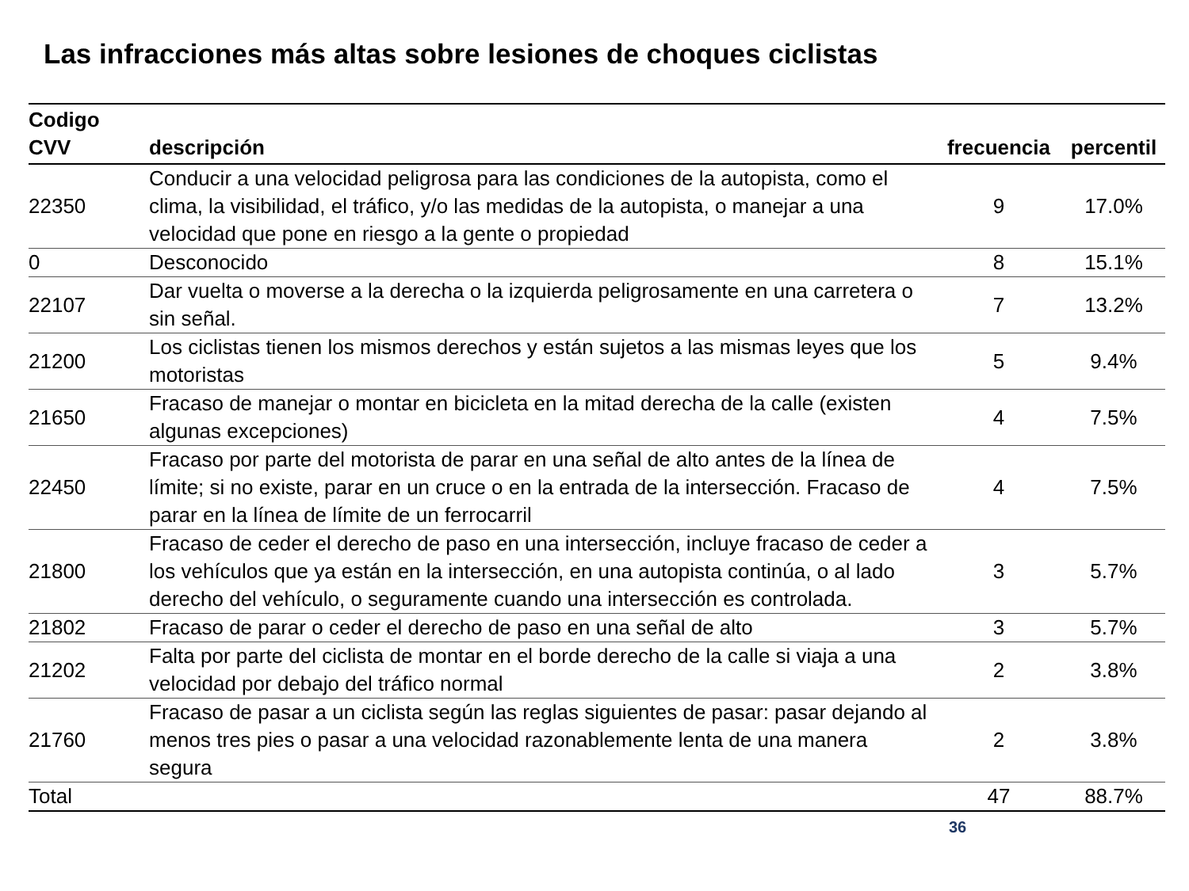Las infracciones más altas sobre lesiones de choques ciclistas
| Codigo CVV | descripción | frecuencia | percentil |
| --- | --- | --- | --- |
| 22350 | Conducir a una velocidad peligrosa para las condiciones de la autopista, como el clima, la visibilidad, el tráfico, y/o las medidas de la autopista, o manejar a una velocidad que pone en riesgo a la gente o propiedad | 9 | 17.0% |
| 0 | Desconocido | 8 | 15.1% |
| 22107 | Dar vuelta o moverse a la derecha o la izquierda peligrosamente en una carretera o sin señal. | 7 | 13.2% |
| 21200 | Los ciclistas tienen los mismos derechos y están sujetos a las mismas leyes que los motoristas | 5 | 9.4% |
| 21650 | Fracaso de manejar o montar en bicicleta en la mitad derecha de la calle (existen algunas excepciones) | 4 | 7.5% |
| 22450 | Fracaso por parte del motorista de parar en una señal de alto antes de la línea de límite; si no existe, parar en un cruce o en la entrada de la intersección. Fracaso de parar en la línea de límite de un ferrocarril | 4 | 7.5% |
| 21800 | Fracaso de ceder el derecho de paso en una intersección, incluye fracaso de ceder a los vehículos que ya están en la intersección, en una autopista continúa, o al lado derecho del vehículo, o seguramente cuando una intersección es controlada. | 3 | 5.7% |
| 21802 | Fracaso de parar o ceder el derecho de paso en una señal de alto | 3 | 5.7% |
| 21202 | Falta por parte del ciclista de montar en el borde derecho de la calle si viaja a una velocidad por debajo del tráfico normal | 2 | 3.8% |
| 21760 | Fracaso de pasar a un ciclista según las reglas siguientes de pasar: pasar dejando al menos tres pies o pasar a una velocidad razonablemente lenta de una manera segura | 2 | 3.8% |
| Total | | 47 | 88.7% |
36